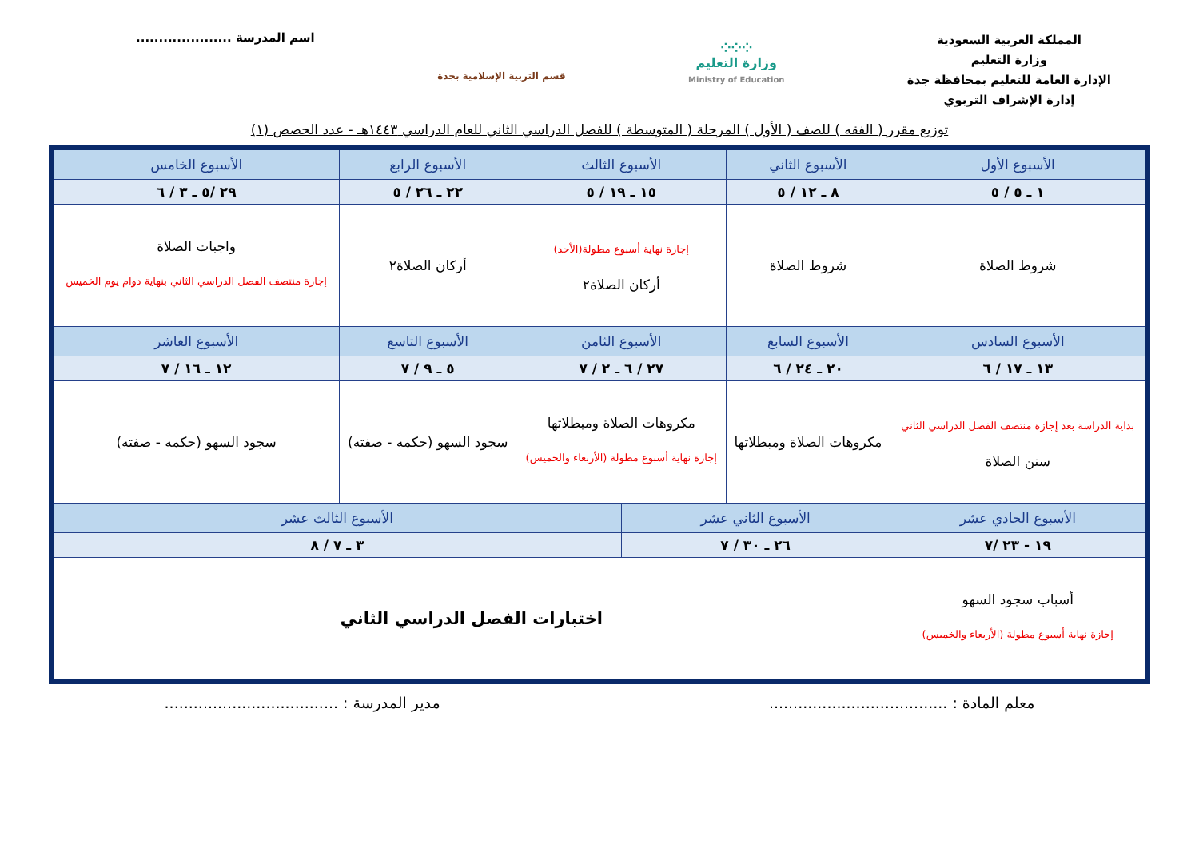المملكة العربية السعودية
وزارة التعليم
الإدارة العامة للتعليم بمحافظة جدة
إدارة الإشراف التربوي
⁘⁘⁘
وزارة التعليم
Ministry of Education
قسم التربية الإسلامية بجدة
اسم المدرسة .....................
توزيع مقرر ( الفقه ) للصف ( الأول ) المرحلة ( المتوسطة ) للفصل الدراسي الثاني للعام الدراسي ١٤٤٣هـ - عدد الحصص (١)
| الأسبوع الأول | الأسبوع الثاني | الأسبوع الثالث | | الأسبوع الرابع | الأسبوع الخامس |
| --- | --- | --- | --- | --- | --- |
| ١ ـ ٥ / ٥ | ٨ ـ ١٢ / ٥ | ١٥ ـ ١٩ / ٥ | | ٢٢ ـ ٢٦ / ٥ | ٢٩ /٥ ـ ٣ / ٦ |
| شروط الصلاة | شروط الصلاة | إجازة نهاية أسبوع مطولة(الأحد) أركان الصلاة٢ | | أركان الصلاة٢ | واجبات الصلاة إجازة منتصف الفصل الدراسي الثاني بنهاية دوام يوم الخميس |
| الأسبوع السادس | الأسبوع السابع | الأسبوع الثامن | | الأسبوع التاسع | الأسبوع العاشر |
| ١٣ ـ ١٧ / ٦ | ٢٠ ـ ٢٤ / ٦ | ٢٧ / ٦ ـ ٢ / ٧ | | ٥ ـ ٩ / ٧ | ١٢ ـ ١٦ / ٧ |
| بداية الدراسة بعد إجازة منتصف الفصل الدراسي الثاني سنن الصلاة | مكروهات الصلاة ومبطلاتها | مكروهات الصلاة ومبطلاتها إجازة نهاية أسبوع مطولة (الأربعاء والخميس) | | سجود السهو (حكمه - صفته) | سجود السهو (حكمه - صفته) |
| الأسبوع الحادي عشر | الأسبوع الثاني عشر | | الأسبوع الثالث عشر | | |
| ١٩ - ٢٣ /٧ | ٢٦ ـ ٣٠ / ٧ | | ٣ ـ ٧ / ٨ | | |
| أسباب سجود السهو إجازة نهاية أسبوع مطولة (الأربعاء والخميس) | اختبارات الفصل الدراسي الثاني | | | | |
معلم المادة : .....................................
مدير المدرسة : ....................................